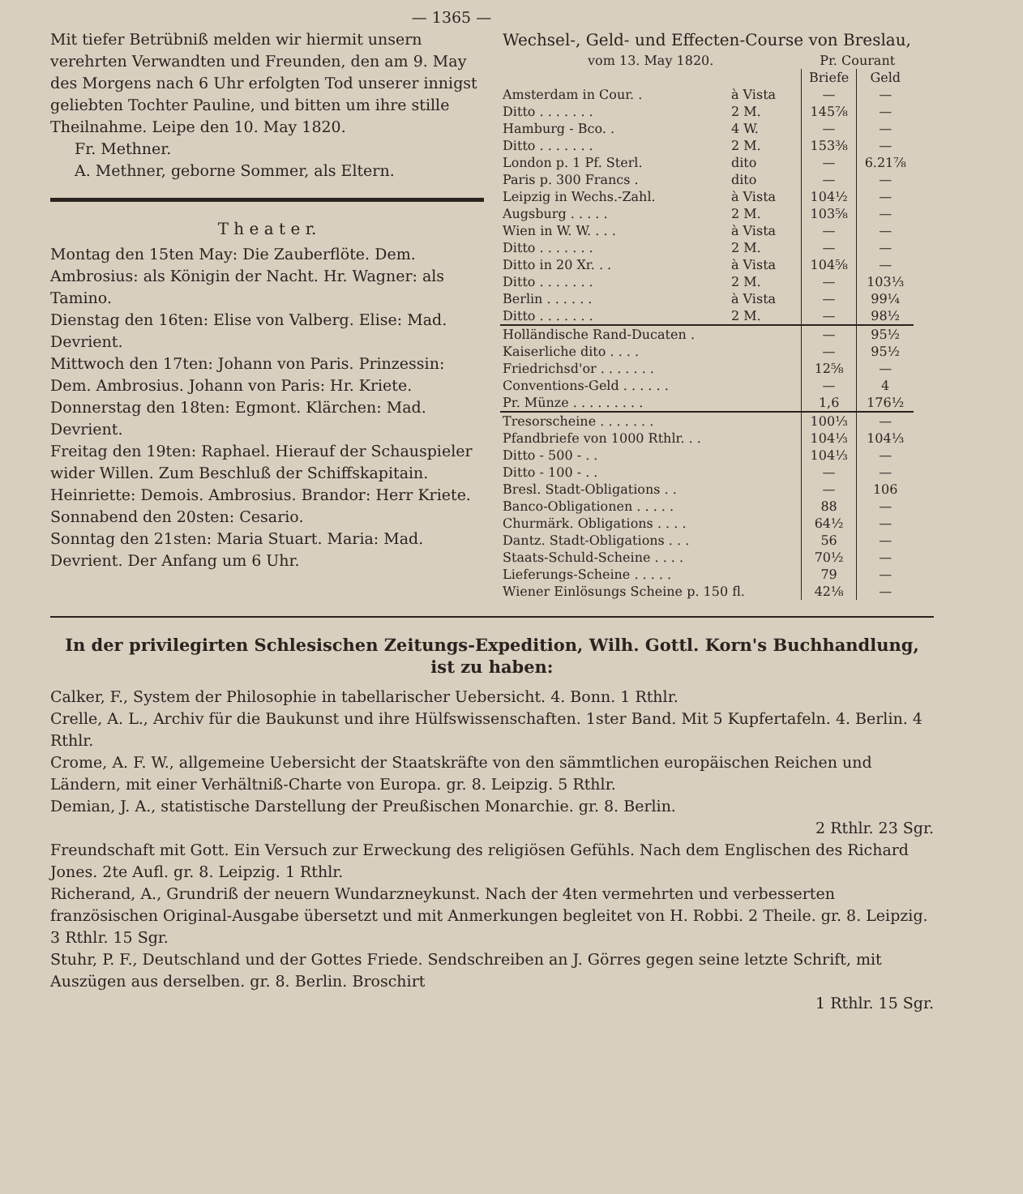— 1365 —
Mit tiefer Betrübniß melden wir hiermit unsern verehrten Verwandten und Freunden, den am 9. May des Morgens nach 6 Uhr erfolgten Tod unserer innigst geliebten Tochter Pauline, und bitten um ihre stille Theilnahme. Leipe den 10. May 1820.
Fr. Methner.
A. Methner, geborne Sommer, als Eltern.
T h e a t e r.
Montag den 15ten May: Die Zauberflöte. Dem. Ambrosius: als Königin der Nacht. Hr. Wagner: als Tamino.
Dienstag den 16ten: Elise von Valberg. Elise: Mad. Devrient.
Mittwoch den 17ten: Johann von Paris. Prinzessin: Dem. Ambrosius. Johann von Paris: Hr. Kriete.
Donnerstag den 18ten: Egmont. Klärchen: Mad. Devrient.
Freitag den 19ten: Raphael. Hierauf der Schauspieler wider Willen. Zum Beschluß der Schiffskapitain. Heinriette: Demois. Ambrosius. Brandor: Herr Kriete.
Sonnabend den 20sten: Cesario.
Sonntag den 21sten: Maria Stuart. Maria: Mad. Devrient. Der Anfang um 6 Uhr.
Wechsel-, Geld- und Effecten-Course von Breslau,
| vom 13. May 1820. | | Pr. Courant | |
| --- | --- | --- | --- |
| | | Briefe | Geld |
| Amsterdam in Cour. . | à Vista | — | — |
| Ditto . . . . . . . | 2 M. | 145⅞ | — |
| Hamburg - Bco. . | 4 W. | — | — |
| Ditto . . . . . . . | 2 M. | 153⅜ | — |
| London p. 1 Pf. Sterl. | dito | — | 6.21⅞ |
| Paris p. 300 Francs . | dito | — | — |
| Leipzig in Wechs.-Zahl. | à Vista | 104½ | — |
| Augsburg . . . . . | 2 M. | 103⅝ | — |
| Wien in W. W. . . . | à Vista | — | — |
| Ditto . . . . . . . | 2 M. | — | — |
| Ditto in 20 Xr. . . | à Vista | 104⅝ | — |
| Ditto . . . . . . . | 2 M. | — | 103⅓ |
| Berlin . . . . . . | à Vista | — | 99¼ |
| Ditto . . . . . . . | 2 M. | — | 98½ |
| Holländische Rand-Ducaten . | | — | 95½ |
| Kaiserliche dito . . . . | | — | 95½ |
| Friedrichsd'or . . . . . . . | | 12⅝ | — |
| Conventions-Geld . . . . . . | | — | 4 |
| Pr. Münze . . . . . . . . . | | 1,6 | 176½ |
| Tresorscheine . . . . . . . | | 100⅓ | — |
| Pfandbriefe von 1000 Rthlr. . . | | 104⅓ | 104⅓ |
| Ditto - 500 - . . | | 104⅓ | — |
| Ditto - 100 - . . | | — | — |
| Bresl. Stadt-Obligations . . | | — | 106 |
| Banco-Obligationen . . . . . | | 88 | — |
| Churmärk. Obligations . . . . | | 64½ | — |
| Dantz. Stadt-Obligations . . . | | 56 | — |
| Staats-Schuld-Scheine . . . . | | 70½ | — |
| Lieferungs-Scheine . . . . . | | 79 | — |
| Wiener Einlösungs Scheine p. 150 fl. | | 42⅛ | — |
In der privilegirten Schlesischen Zeitungs-Expedition, Wilh. Gottl. Korn's Buchhandlung, ist zu haben:
Calker, F., System der Philosophie in tabellarischer Uebersicht. 4. Bonn. 1 Rthlr.
Crelle, A. L., Archiv für die Baukunst und ihre Hülfswissenschaften. 1ster Band. Mit 5 Kupfertafeln. 4. Berlin. 4 Rthlr.
Crome, A. F. W., allgemeine Uebersicht der Staatskräfte von den sämmtlichen europäischen Reichen und Ländern, mit einer Verhältniß-Charte von Europa. gr. 8. Leipzig. 5 Rthlr.
Demian, J. A., statistische Darstellung der Preußischen Monarchie. gr. 8. Berlin.
2 Rthlr. 23 Sgr.
Freundschaft mit Gott. Ein Versuch zur Erweckung des religiösen Gefühls. Nach dem Englischen des Richard Jones. 2te Aufl. gr. 8. Leipzig. 1 Rthlr.
Richerand, A., Grundriß der neuern Wundarzneykunst. Nach der 4ten vermehrten und verbesserten französischen Original-Ausgabe übersetzt und mit Anmerkungen begleitet von H. Robbi. 2 Theile. gr. 8. Leipzig. 3 Rthlr. 15 Sgr.
Stuhr, P. F., Deutschland und der Gottes Friede. Sendschreiben an J. Görres gegen seine letzte Schrift, mit Auszügen aus derselben. gr. 8. Berlin. Broschirt
1 Rthlr. 15 Sgr.